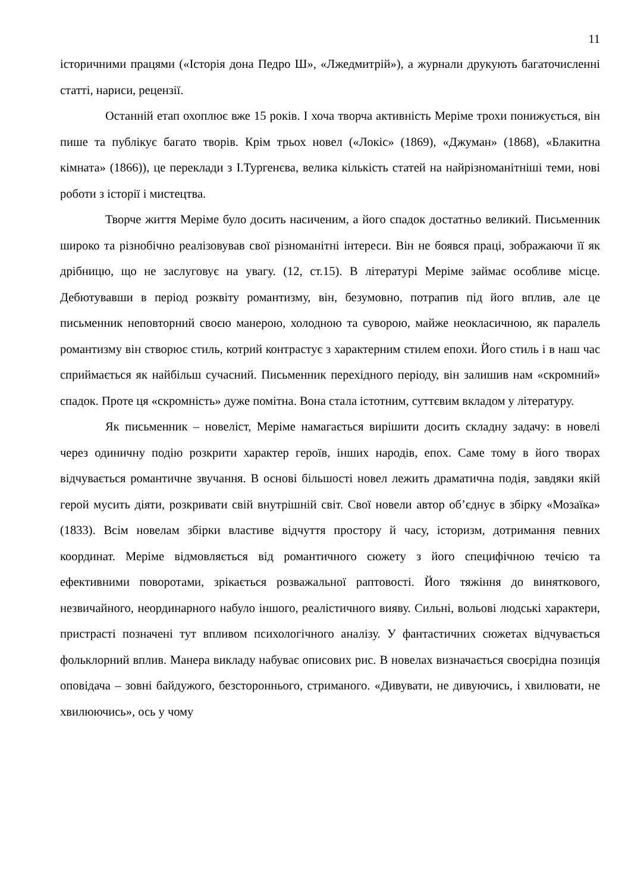11
історичними працями («Історія дона Педро Ш», «Лжедмитрій»), а журнали друкують багаточисленні статті, нариси, рецензії.
Останній етап охоплює вже 15 років. І хоча творча активність Меріме трохи понижується, він пише та публікує багато творів. Крім трьох новел («Локіс» (1869), «Джуман» (1868), «Блакитна кімната» (1866)), це переклади з І.Тургенєва, велика кількість статей на найрізноманітніші теми, нові роботи з історії і мистецтва.
Творче життя Меріме було досить насиченим, а його спадок достатньо великий. Письменник широко та різнобічно реалізовував свої різноманітні інтереси. Він не боявся праці, зображаючи її як дрібницю, що не заслуговує на увагу. (12, ст.15). В літературі Меріме займає особливе місце. Дебютувавши в період розквіту романтизму, він, безумовно, потрапив під його вплив, але це письменник неповторний своєю манерою, холодною та суворою, майже неокласичною, як паралель романтизму він створює стиль, котрий контрастує з характерним стилем епохи. Його стиль і в наш час сприймається як найбільш сучасний. Письменник перехідного періоду, він залишив нам «скромний» спадок. Проте ця «скромність» дуже помітна. Вона стала істотним, суттєвим вкладом у літературу.
Як письменник – новеліст, Меріме намагається вирішити досить складну задачу: в новелі через одиничну подію розкрити характер героїв, інших народів, епох. Саме тому в його творах відчувається романтичне звучання. В основі більшості новел лежить драматична подія, завдяки якій герой мусить діяти, розкривати свій внутрішній світ. Свої новели автор об’єднує в збірку «Мозаїка» (1833). Всім новелам збірки властиве відчуття простору й часу, історизм, дотримання певних координат. Меріме відмовляється від романтичного сюжету з його специфічною течією та ефективними поворотами, зрікається розважальної раптовості. Його тяжіння до виняткового, незвичайного, неординарного набуло іншого, реалістичного вияву. Сильні, вольові людські характери, пристрасті позначені тут впливом психологічного аналізу. У фантастичних сюжетах відчувається фольклорний вплив. Манера викладу набуває описових рис. В новелах визначається своєрідна позиція оповідача – зовні байдужого, безстороннього, стриманого. «Дивувати, не дивуючись, і хвилювати, не хвилюючись», ось у чому